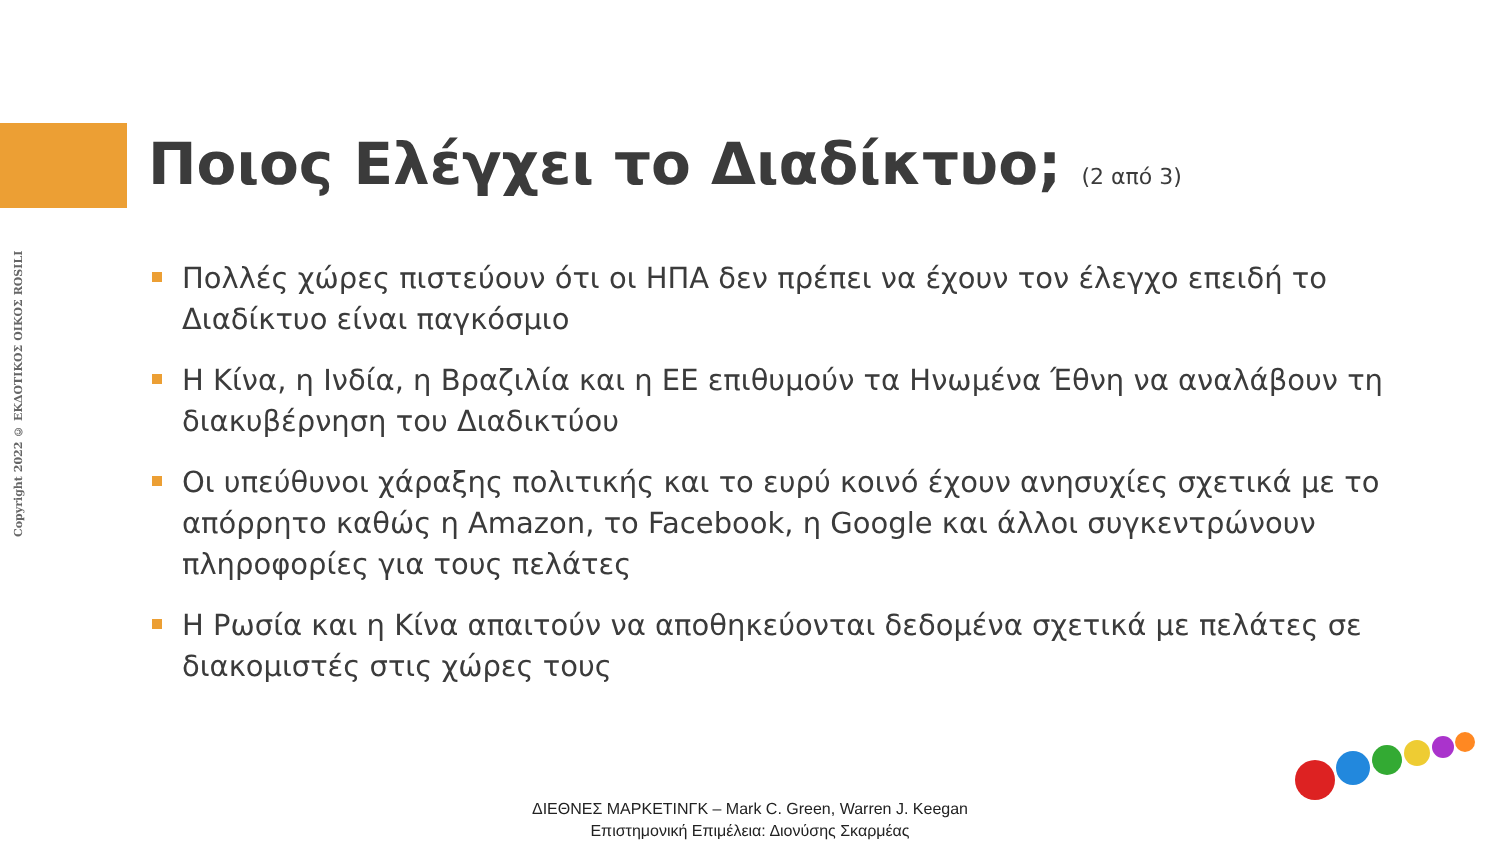Copyright 2022 © ΕΚΔΟΤΙΚΟΣ ΟΙΚΟΣ ROSILI
Ποιος Ελέγχει το Διαδίκτυο; (2 από 3)
Πολλές χώρες πιστεύουν ότι οι ΗΠΑ δεν πρέπει να έχουν τον έλεγχο επειδή το Διαδίκτυο είναι παγκόσμιο
Η Κίνα, η Ινδία, η Βραζιλία και η ΕΕ επιθυμούν τα Ηνωμένα Έθνη να αναλάβουν τη διακυβέρνηση του Διαδικτύου
Οι υπεύθυνοι χάραξης πολιτικής και το ευρύ κοινό έχουν ανησυχίες σχετικά με το απόρρητο καθώς η Amazon, το Facebook, η Google και άλλοι συγκεντρώνουν πληροφορίες για τους πελάτες
Η Ρωσία και η Κίνα απαιτούν να αποθηκεύονται δεδομένα σχετικά με πελάτες σε διακομιστές στις χώρες τους
ΔΙΕΘΝΕΣ ΜΑΡΚΕΤΙΝΓΚ – Mark C. Green, Warren J. Keegan
Επιστημονική Επιμέλεια: Διονύσης Σκαρμέας